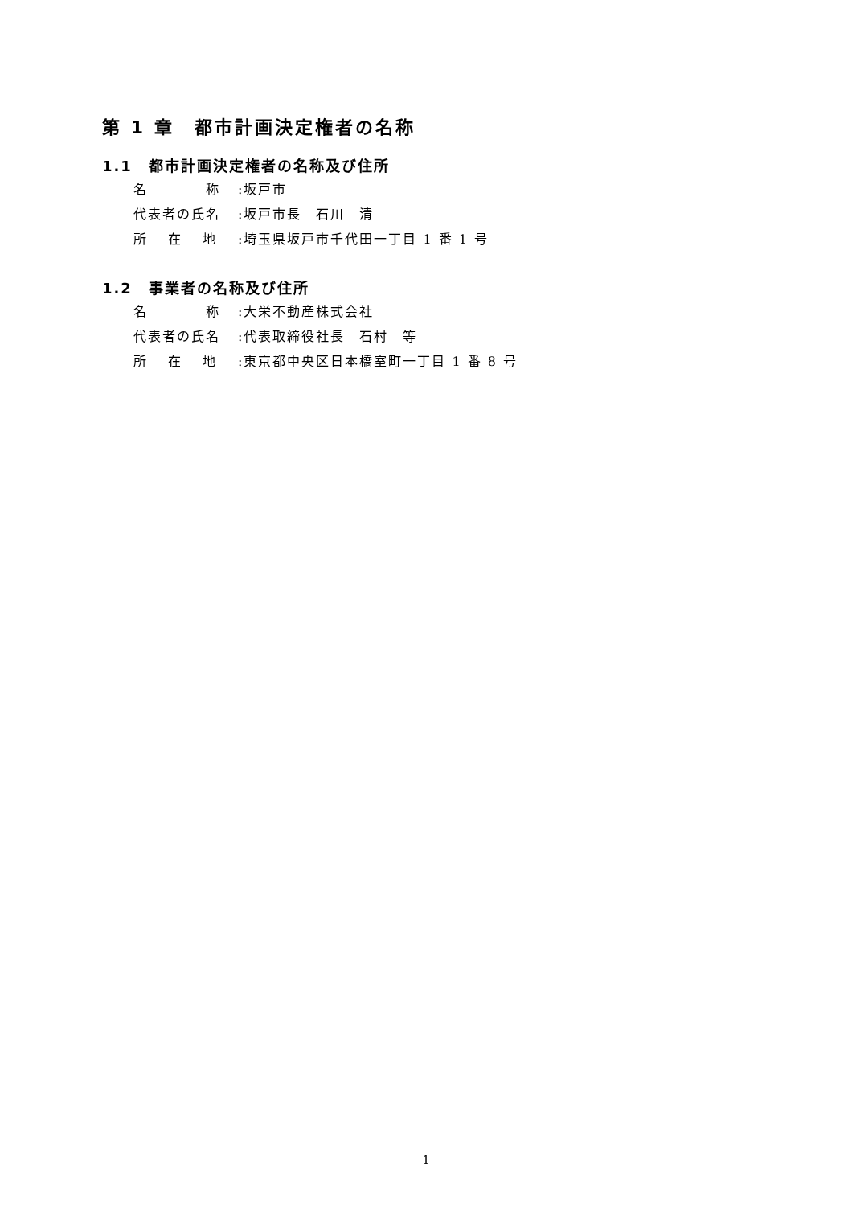第 1 章　都市計画決定権者の名称
1.1　都市計画決定権者の名称及び住所
名　　　　称:坂戸市
代表者の氏名:坂戸市長　石川　清
所　 在　 地:埼玉県坂戸市千代田一丁目 1 番 1 号
1.2　事業者の名称及び住所
名　　　　称:大栄不動産株式会社
代表者の氏名:代表取締役社長　石村　等
所　 在　 地:東京都中央区日本橋室町一丁目 1 番 8 号
1